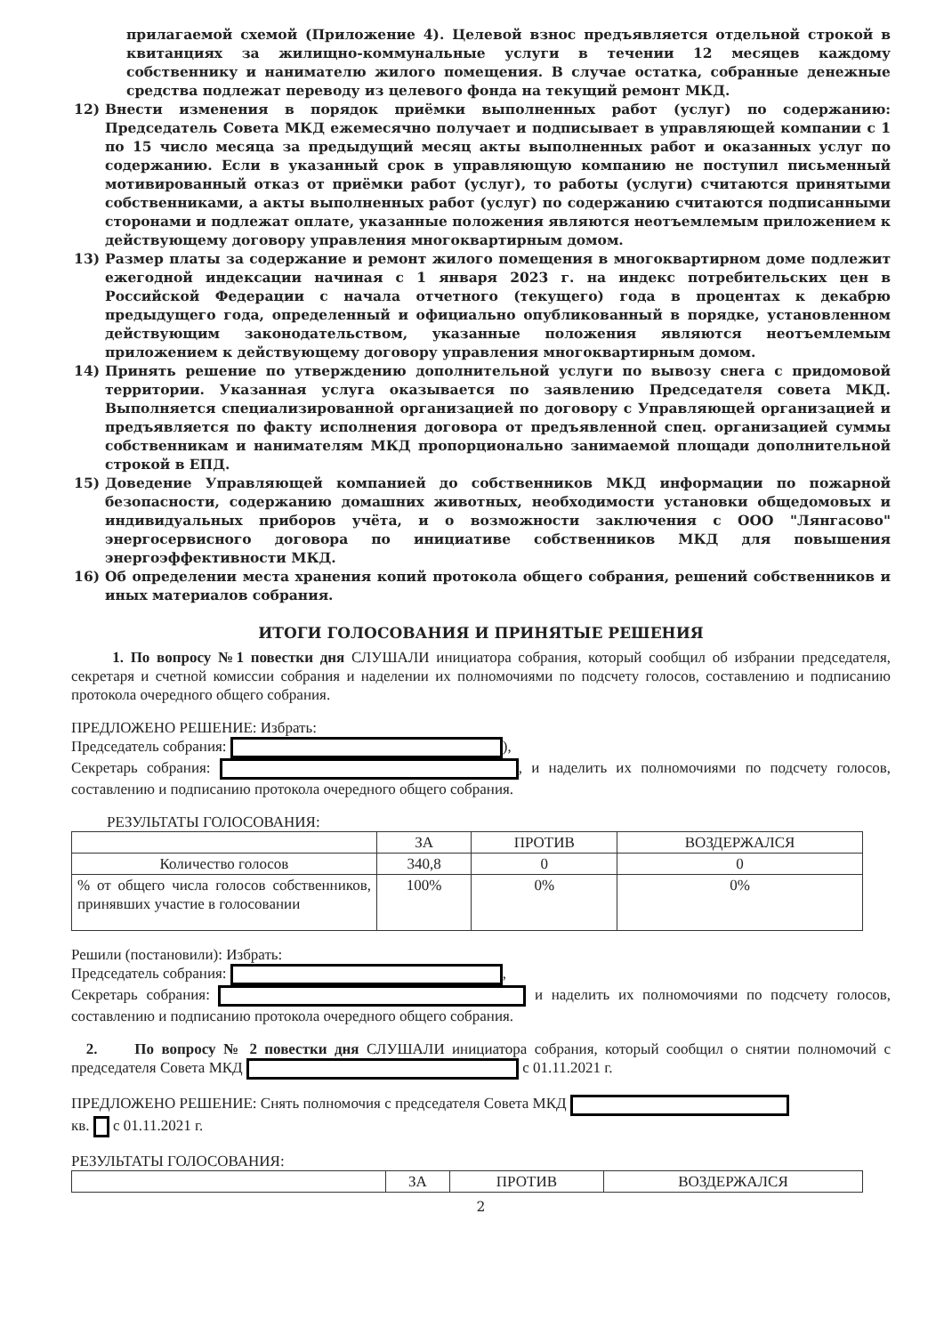прилагаемой схемой (Приложение 4). Целевой взнос предъявляется отдельной строкой в квитанциях за жилищно-коммунальные услуги в течении 12 месяцев каждому собственнику и нанимателю жилого помещения. В случае остатка, собранные денежные средства подлежат переводу из целевого фонда на текущий ремонт МКД.
12) Внести изменения в порядок приёмки выполненных работ (услуг) по содержанию: Председатель Совета МКД ежемесячно получает и подписывает в управляющей компании с 1 по 15 число месяца за предыдущий месяц акты выполненных работ и оказанных услуг по содержанию. Если в указанный срок в управляющую компанию не поступил письменный мотивированный отказ от приёмки работ (услуг), то работы (услуги) считаются принятыми собственниками, а акты выполненных работ (услуг) по содержанию считаются подписанными сторонами и подлежат оплате, указанные положения являются неотъемлемым приложением к действующему договору управления многоквартирным домом.
13) Размер платы за содержание и ремонт жилого помещения в многоквартирном доме подлежит ежегодной индексации начиная с 1 января 2023 г. на индекс потребительских цен в Российской Федерации с начала отчетного (текущего) года в процентах к декабрю предыдущего года, определенный и официально опубликованный в порядке, установленном действующим законодательством, указанные положения являются неотъемлемым приложением к действующему договору управления многоквартирным домом.
14) Принять решение по утверждению дополнительной услуги по вывозу снега с придомовой территории. Указанная услуга оказывается по заявлению Председателя совета МКД. Выполняется специализированной организацией по договору с Управляющей организацией и предъявляется по факту исполнения договора от предъявленной спец. организацией суммы собственникам и нанимателям МКД пропорционально занимаемой площади дополнительной строкой в ЕПД.
15) Доведение Управляющей компанией до собственников МКД информации по пожарной безопасности, содержанию домашних животных, необходимости установки общедомовых и индивидуальных приборов учёта, и о возможности заключения с ООО "Лянгасово" энергосервисного договора по инициативе собственников МКД для повышения энергоэффективности МКД.
16) Об определении места хранения копий протокола общего собрания, решений собственников и иных материалов собрания.
ИТОГИ ГОЛОСОВАНИЯ И ПРИНЯТЫЕ РЕШЕНИЯ
1. По вопросу №1 повестки дня СЛУШАЛИ инициатора собрания, который сообщил об избрании председателя, секретаря и счетной комиссии собрания и наделении их полномочиями по подсчету голосов, составлению и подписанию протокола очередного общего собрания.
ПРЕДЛОЖЕНО РЕШЕНИЕ: Избрать:
Председатель собрания: ),
Секретарь собрания: , и наделить их полномочиями по подсчету голосов, составлению и подписанию протокола очередного общего собрания.
РЕЗУЛЬТАТЫ ГОЛОСОВАНИЯ:
| | ЗА | ПРОТИВ | ВОЗДЕРЖАЛСЯ |
| --- | --- | --- | --- |
| Количество голосов | 340,8 | 0 | 0 |
| % от общего числа голосов собственников, принявших участие в голосовании | 100% | 0% | 0% |
Решили (постановили): Избрать:
Председатель собрания: ,
Секретарь собрания: и наделить их полномочиями по подсчету голосов, составлению и подписанию протокола очередного общего собрания.
2. По вопросу № 2 повестки дня СЛУШАЛИ инициатора собрания, который сообщил о снятии полномочий с председателя Совета МКД с 01.11.2021 г.
ПРЕДЛОЖЕНО РЕШЕНИЕ: Снять полномочия с председателя Совета МКД
кв. с 01.11.2021 г.
РЕЗУЛЬТАТЫ ГОЛОСОВАНИЯ:
| | ЗА | ПРОТИВ | ВОЗДЕРЖАЛСЯ |
| --- | --- | --- | --- |
2